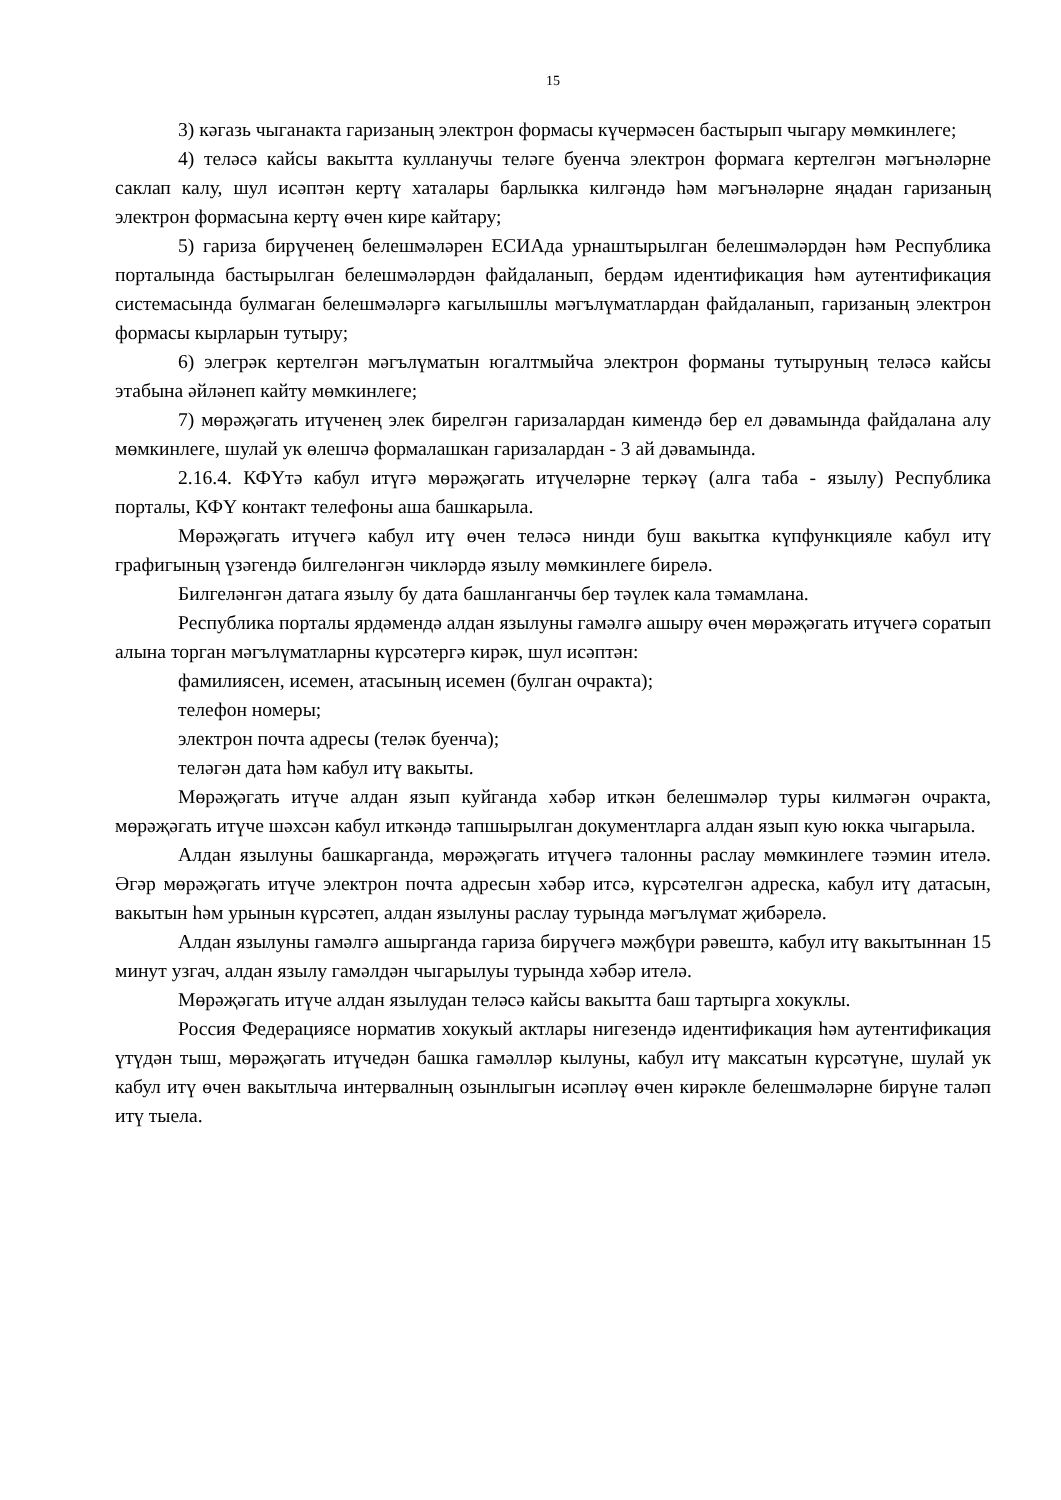15
3) кәгазь чыганакта гаризаның электрон формасы күчермәсен бастырып чыгару мөмкинлеге;
4) теләсә кайсы вакытта кулланучы теләге буенча электрон формага кертелгән мәгънәләрне саклап калу, шул исәптән кертү хаталары барлыкка килгәндә һәм мәгънәләрне яңадан гаризаның электрон формасына кертү өчен кире кайтару;
5) гариза бирүченең белешмәләрен ЕСИАда урнаштырылган белешмәләрдән һәм Республика порталында бастырылган белешмәләрдән файдаланып, бердәм идентификация һәм аутентификация системасында булмаган белешмәләргә кагылышлы мәгълүматлардан файдаланып, гаризаның электрон формасы кырларын тутыру;
6) элегрәк кертелгән мәгълүматын югалтмыйча электрон форманы тутыруның теләсә кайсы этабына әйләнеп кайту мөмкинлеге;
7) мөрәҗәгать итүченең элек бирелгән гаризалардан кимендә бер ел дәвамында файдалана алу мөмкинлеге, шулай ук өлешчә формалашкан гаризалардан - 3 ай дәвамында.
2.16.4. КФҮтә кабул итүгә мөрәҗәгать итүчеләрне теркәү (алга таба - язылу) Республика порталы, КФҮ контакт телефоны аша башкарыла.
Мөрәҗәгать итүчегә кабул итү өчен теләсә нинди буш вакытка күпфункцияле кабул итү графигының үзәгендә билгеләнгән чикләрдә язылу мөмкинлеге бирелә.
Билгеләнгән датага язылу бу дата башланганчы бер тәүлек кала тәмамлана.
Республика порталы ярдәмендә алдан язылуны гамәлгә ашыру өчен мөрәҗәгать итүчегә соратып алына торган мәгълүматларны күрсәтергә кирәк, шул исәптән:
фамилиясен, исемен, атасының исемен (булган очракта);
телефон номеры;
электрон почта адресы (теләк буенча);
теләгән дата һәм кабул итү вакыты.
Мөрәҗәгать итүче алдан язып куйганда хәбәр иткән белешмәләр туры килмәгән очракта, мөрәҗәгать итүче шәхсән кабул иткәндә тапшырылган документларга алдан язып кую юкка чыгарыла.
Алдан язылуны башкарганда, мөрәҗәгать итүчегә талонны раслау мөмкинлеге тәэмин ителә. Әгәр мөрәҗәгать итүче электрон почта адресын хәбәр итсә, күрсәтелгән адреска, кабул итү датасын, вакытын һәм урынын күрсәтеп, алдан язылуны раслау турында мәгълүмат җибәрелә.
Алдан язылуны гамәлгә ашырганда гариза бирүчегә мәҗбүри рәвештә, кабул итү вакытыннан 15 минут узгач, алдан язылу гамәлдән чыгарылуы турында хәбәр ителә.
Мөрәҗәгать итүче алдан язылудан теләсә кайсы вакытта баш тартырга хокуклы.
Россия Федерациясе норматив хокукый актлары нигезендә идентификация һәм аутентификация үтүдән тыш, мөрәҗәгать итүчедән башка гамәлләр кылуны, кабул итү максатын күрсәтүне, шулай ук кабул итү өчен вакытлыча интервалның озынлыгын исәпләү өчен кирәкле белешмәләрне бирүне таләп итү тыела.